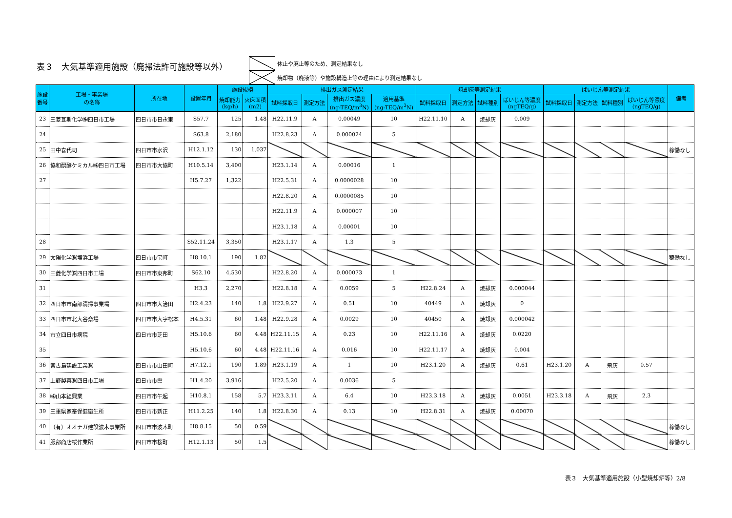表３　大気基準適用施設（廃掃法許可施設等以外）
休止や廃止等のため、測定結果なし
焼却物（廃液等）や施設構造上等の理由により測定結果なし
| 施設 番号 | 工場・事業場 の名称 | 所在地 | 設置年月 | 施設規模 | | 排出ガス測定結果 | | | | 焼却灰等測定結果 | | | | ばいじん等測定結果 | | | | 備考 |
| --- | --- | --- | --- | --- | --- | --- | --- | --- | --- | --- | --- | --- | --- | --- | --- | --- | --- | --- |
| | | | | 焼却能力 (kg/h) | 火床面積 (m2) | 試料採取日 | 測定方法 | 排出ガス濃度 (ng-TEQ/m<sup>3</sup>N) | 適用基準 (ng-TEQ/m<sup>3</sup>N) | 試料採取日 | 測定方法 | 試料種別 | ばいじん等濃度 (ngTEQ/g) | 試料採取日 | 測定方法 | 試料種別 | ばいじん等濃度 (ngTEQ/g) | |
| 23 | 三菱瓦斯化学㈱四日市工場 | 四日市市日永東 | S57.7 | 125 | 1.48 | H22.11.9 | A | 0.00049 | 10 | H22.11.10 | A | 焼却灰 | 0.009 | | | | | |
| 24 | | | S63.8 | 2,180 | | H22.8.23 | A | 0.000024 | 5 | | | | | | | | | |
| 25 | 田中喜代司 | 四日市市水沢 | H12.1.12 | 130 | 1.037 | | | | | | | | | | | | | 稼働なし |
| 26 | 協和醗酵ケミカル㈱四日市工場 | 四日市市大協町 | H10.5.14 | 3,400 | | H23.1.14 | A | 0.00016 | 1 | | | | | | | | | |
| 27 | | | H5.7.27 | 1,322 | | H22.5.31 | A | 0.0000028 | 10 | | | | | | | | | |
| | | | | | | H22.8.20 | A | 0.0000085 | 10 | | | | | | | | | |
| | | | | | | H22.11.9 | A | 0.000007 | 10 | | | | | | | | | |
| | | | | | | H23.1.18 | A | 0.00001 | 10 | | | | | | | | | |
| 28 | | | S52.11.24 | 3,350 | | H23.1.17 | A | 1.3 | 5 | | | | | | | | | |
| 29 | 太陽化学㈱塩浜工場 | 四日市市宝町 | H8.10.1 | 190 | 1.82 | | | | | | | | | | | | | 稼働なし |
| 30 | 三菱化学㈱四日市工場 | 四日市市東邦町 | S62.10 | 4,530 | | H22.8.20 | A | 0.000073 | 1 | | | | | | | | | |
| 31 | | | H3.3 | 2,270 | | H22.8.18 | A | 0.0059 | 5 | H22.8.24 | A | 焼却灰 | 0.000044 | | | | | |
| 32 | 四日市市南部清掃事業場 | 四日市市大治田 | H2.4.23 | 140 | 1.8 | H22.9.27 | A | 0.51 | 10 | 40449 | A | 焼却灰 | 0 | | | | | |
| 33 | 四日市市北大谷斎場 | 四日市市大字松本 | H4.5.31 | 60 | 1.48 | H22.9.28 | A | 0.0029 | 10 | 40450 | A | 焼却灰 | 0.000042 | | | | | |
| 34 | 市立四日市病院 | 四日市市芝田 | H5.10.6 | 60 | 4.48 | H22.11.15 | A | 0.23 | 10 | H22.11.16 | A | 焼却灰 | 0.0220 | | | | | |
| 35 | | | H5.10.6 | 60 | 4.48 | H22.11.16 | A | 0.016 | 10 | H22.11.17 | A | 焼却灰 | 0.004 | | | | | |
| 36 | 宮古島建設工業㈱ | 四日市市山田町 | H7.12.1 | 190 | 1.89 | H23.1.19 | A | 1 | 10 | H23.1.20 | A | 焼却灰 | 0.61 | H23.1.20 | A | 飛灰 | 0.57 | |
| 37 | 上野製薬㈱四日市工場 | 四日市市霞 | H1.4.20 | 3,916 | | H22.5.20 | A | 0.0036 | 5 | | | | | | | | | |
| 38 | ㈱山本組興業 | 四日市市午起 | H10.8.1 | 158 | 5.7 | H23.3.11 | A | 6.4 | 10 | H23.3.18 | A | 焼却灰 | 0.0051 | H23.3.18 | A | 飛灰 | 2.3 | |
| 39 | 三重県家畜保健衛生所 | 四日市市新正 | H11.2.25 | 140 | 1.8 | H22.8.30 | A | 0.13 | 10 | H22.8.31 | A | 焼却灰 | 0.00070 | | | | | |
| 40 | （有）オオナガ建設波木事業所 | 四日市市波木町 | H8.8.15 | 50 | 0.59 | | | | | | | | | | | | | 稼働なし |
| 41 | 服部商店桜作業所 | 四日市市桜町 | H12.1.13 | 50 | 1.5 | | | | | | | | | | | | | 稼働なし |
表３　大気基準適用施設（小型焼却炉等）2/8